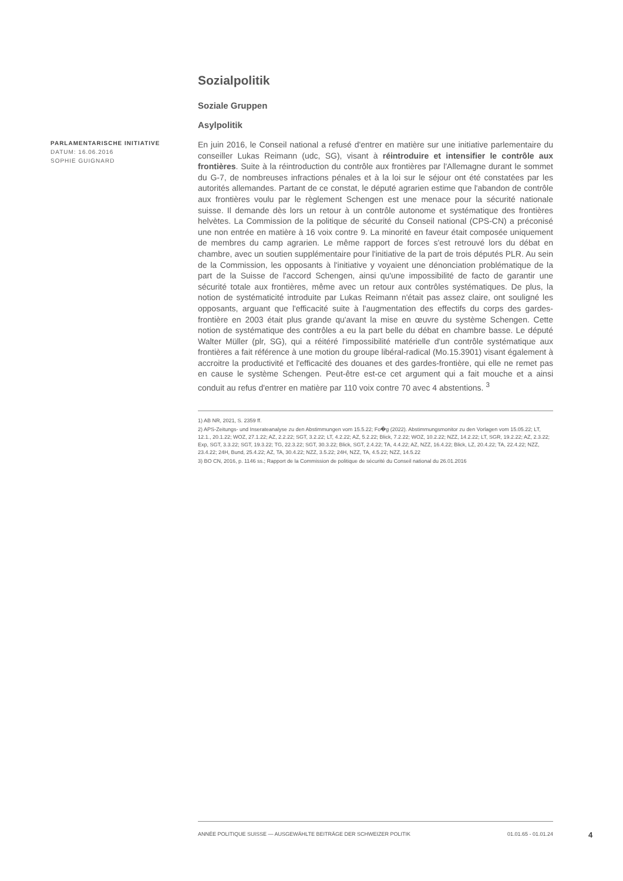Sozialpolitik
Soziale Gruppen
Asylpolitik
En juin 2016, le Conseil national a refusé d'entrer en matière sur une initiative parlementaire du conseiller Lukas Reimann (udc, SG), visant à réintroduire et intensifier le contrôle aux frontières. Suite à la réintroduction du contrôle aux frontières par l'Allemagne durant le sommet du G-7, de nombreuses infractions pénales et à la loi sur le séjour ont été constatées par les autorités allemandes. Partant de ce constat, le député agrarien estime que l'abandon de contrôle aux frontières voulu par le règlement Schengen est une menace pour la sécurité nationale suisse. Il demande dès lors un retour à un contrôle autonome et systématique des frontières helvètes. La Commission de la politique de sécurité du Conseil national (CPS-CN) a préconisé une non entrée en matière à 16 voix contre 9. La minorité en faveur était composée uniquement de membres du camp agrarien. Le même rapport de forces s'est retrouvé lors du débat en chambre, avec un soutien supplémentaire pour l'initiative de la part de trois députés PLR. Au sein de la Commission, les opposants à l'initiative y voyaient une dénonciation problématique de la part de la Suisse de l'accord Schengen, ainsi qu'une impossibilité de facto de garantir une sécurité totale aux frontières, même avec un retour aux contrôles systématiques. De plus, la notion de systématicité introduite par Lukas Reimann n'était pas assez claire, ont souligné les opposants, arguant que l'efficacité suite à l'augmentation des effectifs du corps des gardes-frontière en 2003 était plus grande qu'avant la mise en œuvre du système Schengen. Cette notion de systématique des contrôles a eu la part belle du débat en chambre basse. Le député Walter Müller (plr, SG), qui a réitéré l'impossibilité matérielle d'un contrôle systématique aux frontières a fait référence à une motion du groupe libéral-radical (Mo.15.3901) visant également à accroitre la productivité et l'efficacité des douanes et des gardes-frontière, qui elle ne remet pas en cause le système Schengen. Peut-être est-ce cet argument qui a fait mouche et a ainsi conduit au refus d'entrer en matière par 110 voix contre 70 avec 4 abstentions. <sup>3</sup>
1) AB NR, 2021, S. 2359 ff.
2) APS-Zeitungs- und Inserateanalyse zu den Abstimmungen vom 15.5.22; Fo�g (2022). Abstimmungsmonitor zu den Vorlagen vom 15.05.22; LT, 12.1., 20.1.22; WOZ, 27.1.22; AZ, 2.2.22; SGT, 3.2.22; LT, 4.2.22; AZ, 5.2.22; Blick, 7.2.22; WOZ, 10.2.22; NZZ, 14.2.22; LT, SGR, 19.2.22; AZ, 2.3.22; Exp, SGT, 3.3.22; SGT, 19.3.22; TG, 22.3.22; SGT, 30.3.22; Blick, SGT, 2.4.22; TA, 4.4.22; AZ, NZZ, 16.4.22; Blick, LZ, 20.4.22; TA, 22.4.22; NZZ, 23.4.22; 24H, Bund, 25.4.22; AZ, TA, 30.4.22; NZZ, 3.5.22; 24H, NZZ, TA, 4.5.22; NZZ, 14.5.22
3) BO CN, 2016, p. 1146 ss.; Rapport de la Commission de politique de sécurité du Conseil national du 26.01.2016
PARLAMENTARISCHE INITIATIVE
DATUM: 16.06.2016
SOPHIE GUIGNARD
ANNÉE POLITIQUE SUISSE — AUSGEWÄHLTE BEITRÄGE DER SCHWEIZER POLITIK 01.01.65 - 01.01.24
4